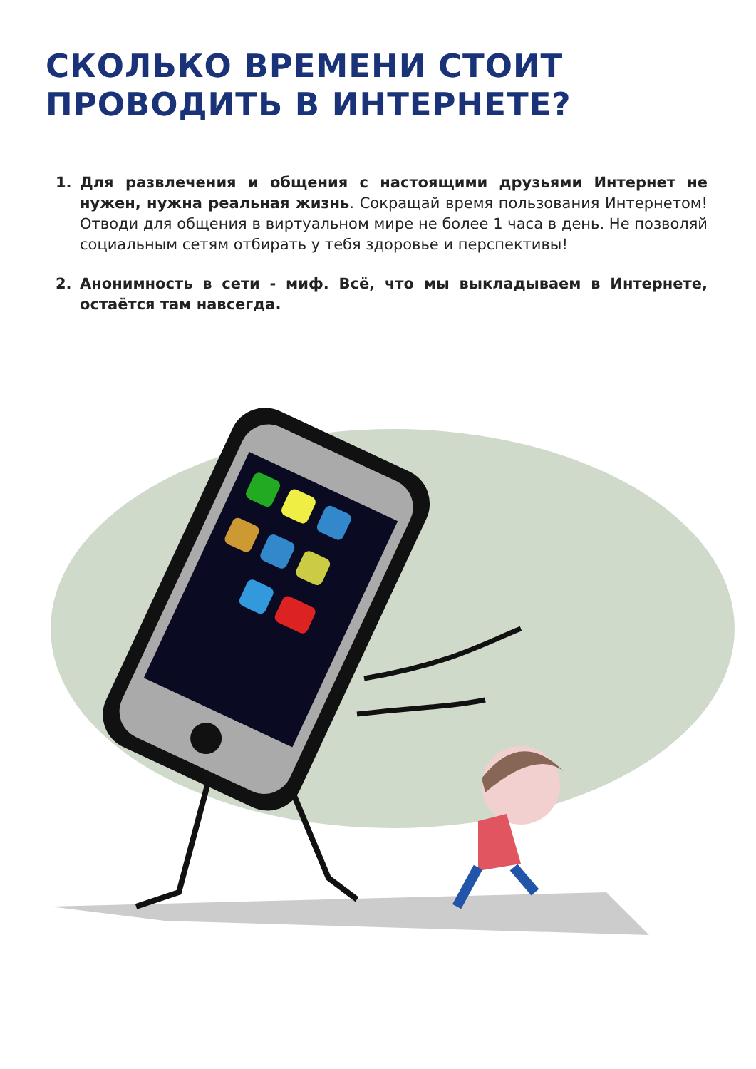СКОЛЬКО ВРЕМЕНИ СТОИТ
ПРОВОДИТЬ В ИНТЕРНЕТЕ?
1. Для развлечения и общения с настоящими друзьями Интернет не нужен, нужна реальная жизнь. Сокращай время пользования Интернетом! Отводи для общения в виртуальном мире не более 1 часа в день. Не позволяй социальным сетям отбирать у тебя здоровье и перспективы!
2. Анонимность в сети - миф. Всё, что мы выкладываем в Интернете, остаётся там навсегда.